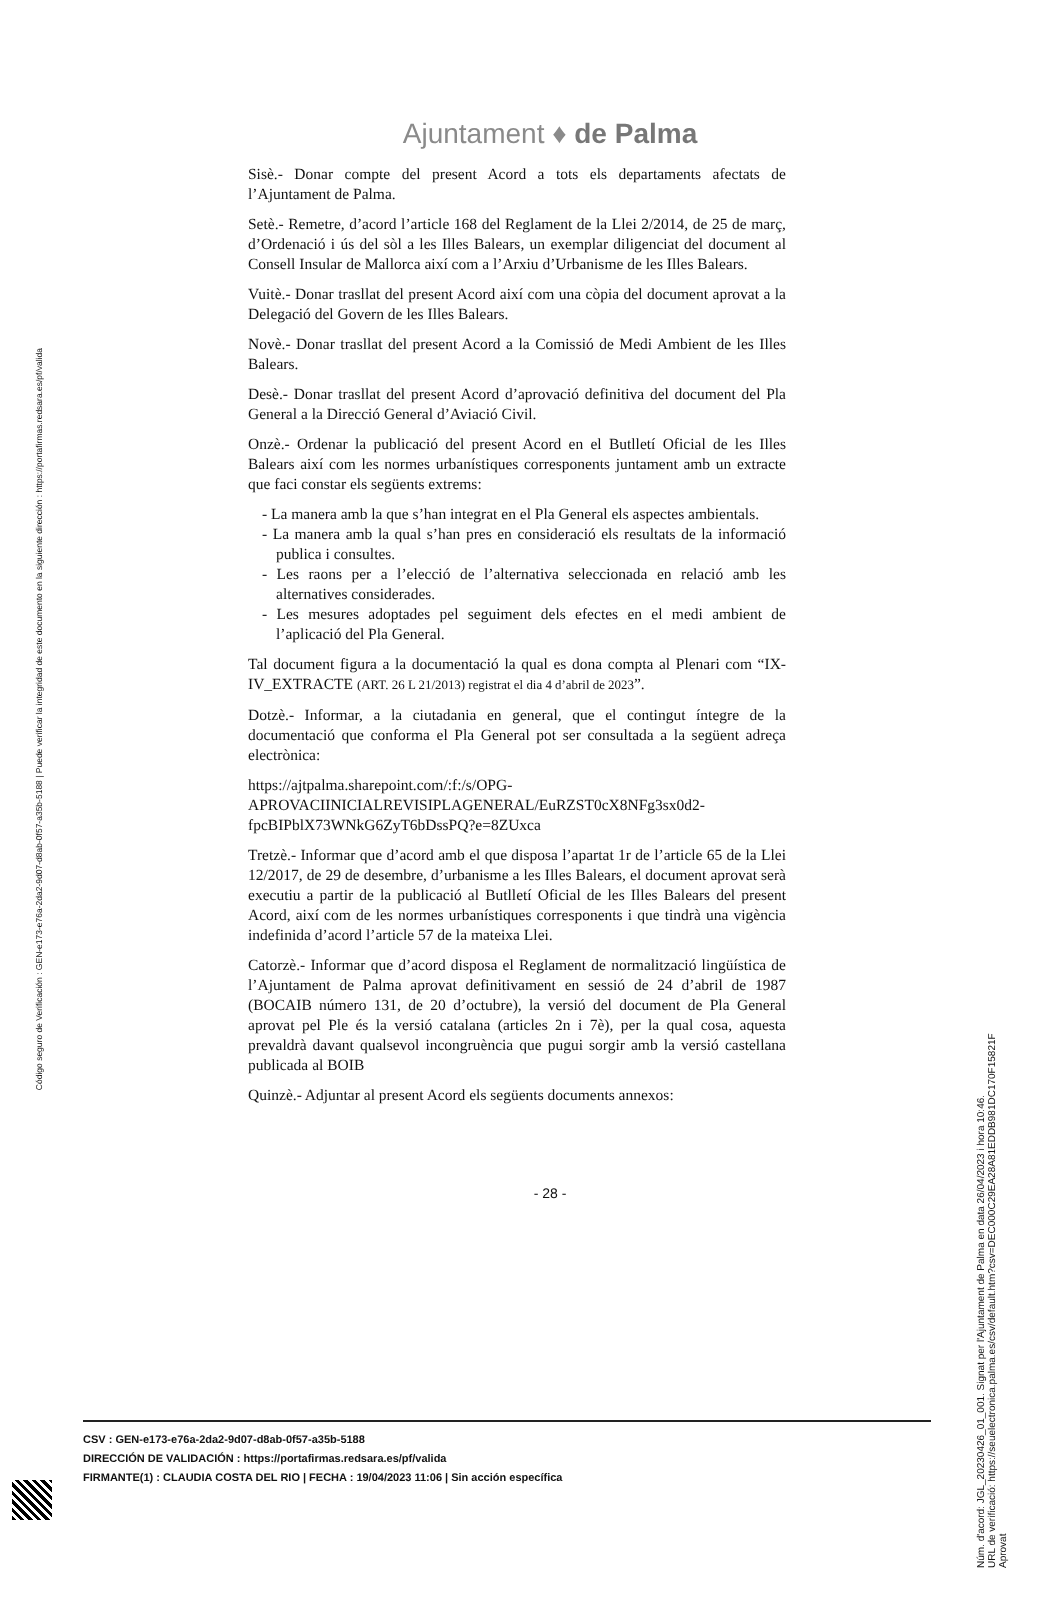Código seguro de Verificación : GEN-e173-e76a-2da2-9d07-d8ab-0f57-a35b-5188 | Puede verificar la integridad de este documento en la siguiente dirección : https://portafirmas.redsara.es/pf/valida
Ajuntament ♦ de Palma
Sisè.- Donar compte del present Acord a tots els departaments afectats de l’Ajuntament de Palma.
Setè.- Remetre, d’acord l’article 168 del Reglament de la Llei 2/2014, de 25 de març, d’Ordenació i ús del sòl a les Illes Balears, un exemplar diligenciat del document al Consell Insular de Mallorca així com a l’Arxiu d’Urbanisme de les Illes Balears.
Vuitè.- Donar trasllat del present Acord així com una còpia del document aprovat a la Delegació del Govern de les Illes Balears.
Novè.- Donar trasllat del present Acord a la Comissió de Medi Ambient de les Illes Balears.
Desè.- Donar trasllat del present Acord d’aprovació definitiva del document del Pla General a la Direcció General d’Aviació Civil.
Onzè.- Ordenar la publicació del present Acord en el Butlletí Oficial de les Illes Balears així com les normes urbanístiques corresponents juntament amb un extracte que faci constar els següents extrems:
- La manera amb la que s’han integrat en el Pla General els aspectes ambientals.
- La manera amb la qual s’han pres en consideració els resultats de la informació publica i consultes.
- Les raons per a l’elecció de l’alternativa seleccionada en relació amb les alternatives considerades.
- Les mesures adoptades pel seguiment dels efectes en el medi ambient de l’aplicació del Pla General.
Tal document figura a la documentació la qual es dona compta al Plenari com “IX-IV_EXTRACTE (ART. 26 L 21/2013) registrat el dia 4 d’abril de 2023”.
Dotzè.- Informar, a la ciutadania en general, que el contingut íntegre de la documentació que conforma el Pla General pot ser consultada a la següent adreça electrònica:
https://ajtpalma.sharepoint.com/:f:/s/OPG-
APROVACIINICIALREVISIPLAGENERAL/EuRZST0cX8NFg3sx0d2-
fpcBIPblX73WNkG6ZyT6bDssPQ?e=8ZUxca
Tretzè.- Informar que d’acord amb el que disposa l’apartat 1r de l’article 65 de la Llei 12/2017, de 29 de desembre, d’urbanisme a les Illes Balears, el document aprovat serà executiu a partir de la publicació al Butlletí Oficial de les Illes Balears del present Acord, així com de les normes urbanístiques corresponents i que tindrà una vigència indefinida d’acord l’article 57 de la mateixa Llei.
Catorzè.- Informar que d’acord disposa el Reglament de normalització lingüística de l’Ajuntament de Palma aprovat definitivament en sessió de 24 d’abril de 1987 (BOCAIB número 131, de 20 d’octubre), la versió del document de Pla General aprovat pel Ple és la versió catalana (articles 2n i 7è), per la qual cosa, aquesta prevaldrà davant qualsevol incongruència que pugui sorgir amb la versió castellana publicada al BOIB
Quinzè.- Adjuntar al present Acord els següents documents annexos:
- 28 -
CSV : GEN-e173-e76a-2da2-9d07-d8ab-0f57-a35b-5188
DIRECCIÓN DE VALIDACIÓN : https://portafirmas.redsara.es/pf/valida
FIRMANTE(1) : CLAUDIA COSTA DEL RIO | FECHA : 19/04/2023 11:06 | Sin acción específica
Núm. d'acord: JGL_20230426_01_001. Signat per l'Ajuntament de Palma en data 26/04/2023 i hora 10:46. URL de verificació: https://seuelectronica.palma.es/csv/default.htm?csv=DEC000C29EA28A81EDDB981DC170F15821F Aprovat